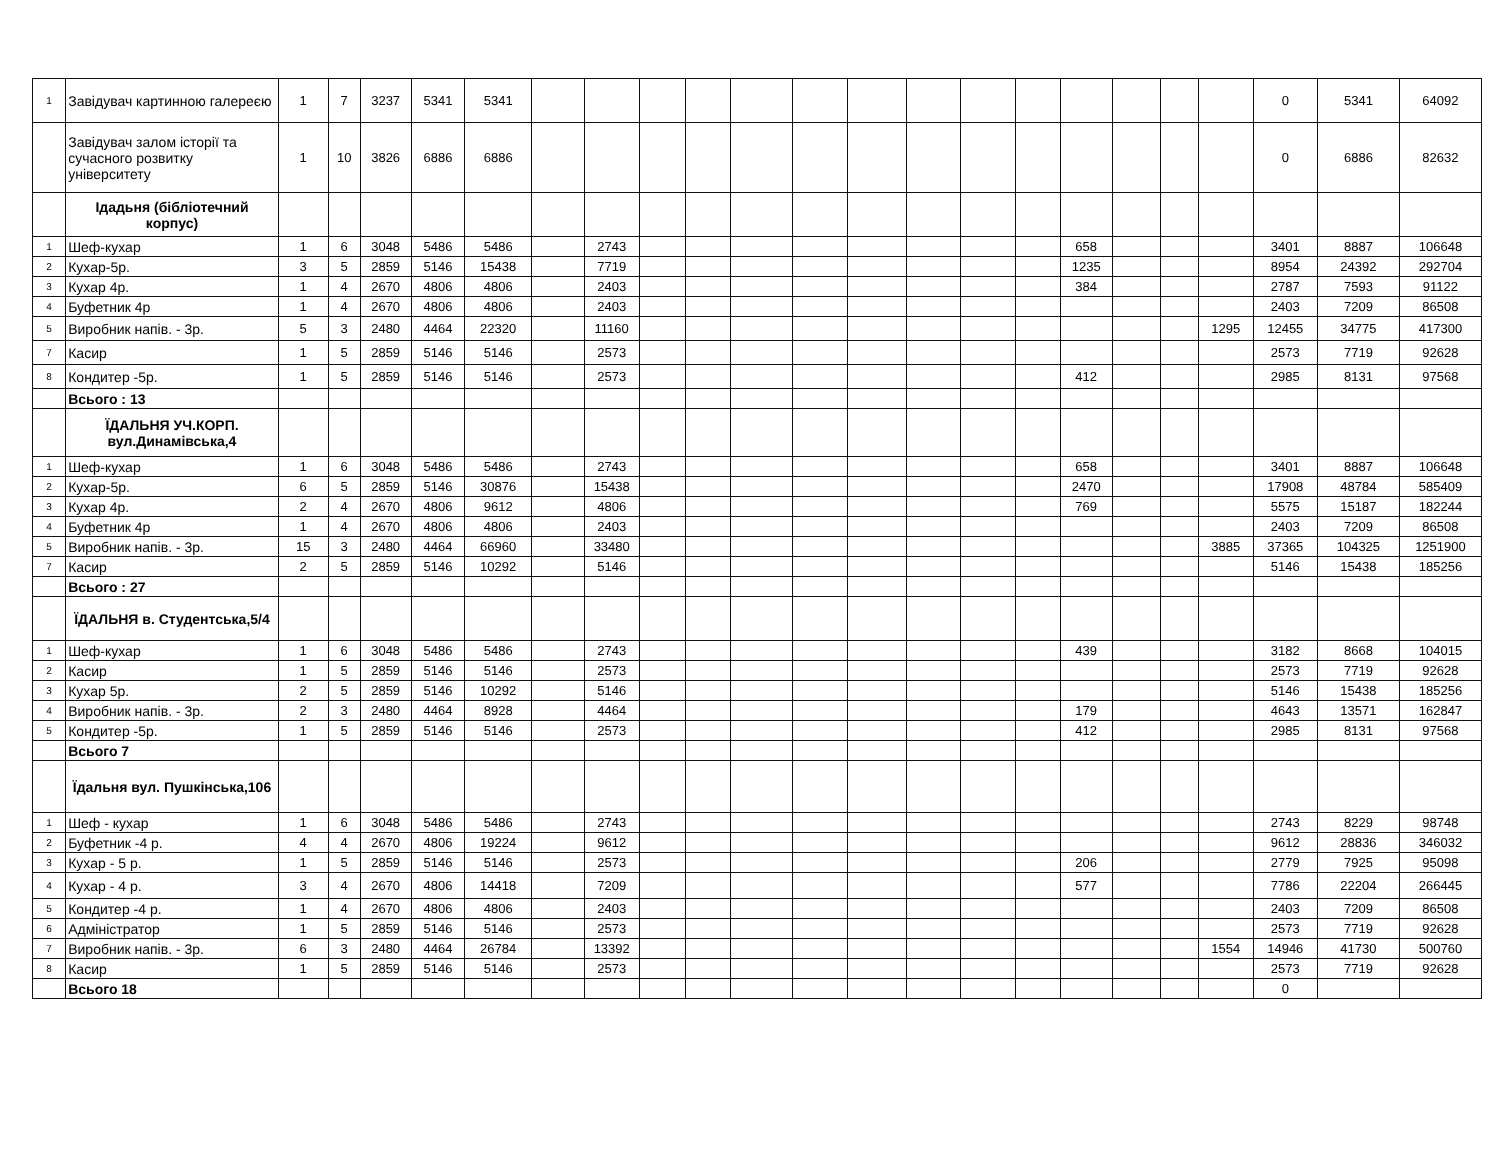| 1 | Завідувач картинною галереєю | 1 | 7 | 3237 | 5341 | 5341 | | | | | | | | | | | | | | | 0 | 5341 | 64092 |
| | Завідувач залом історії та сучасного розвитку університету | 1 | 10 | 3826 | 6886 | 6886 | | | | | | | | | | | | | | | 0 | 6886 | 82632 |
| | Ідадьня (бібліотечний корпус) | | | | | | | | | | | | | | | | | | | | | | |
| 1 | Шеф-кухар | 1 | 6 | 3048 | 5486 | 5486 | | 2743 | | | | | | | | | 658 | | | | 3401 | 8887 | 106648 |
| 2 | Кухар-5р. | 3 | 5 | 2859 | 5146 | 15438 | | 7719 | | | | | | | | | 1235 | | | | 8954 | 24392 | 292704 |
| 3 | Кухар 4р. | 1 | 4 | 2670 | 4806 | 4806 | | 2403 | | | | | | | | | 384 | | | | 2787 | 7593 | 91122 |
| 4 | Буфетник 4р | 1 | 4 | 2670 | 4806 | 4806 | | 2403 | | | | | | | | | | | | | 2403 | 7209 | 86508 |
| 5 | Виробник напів. - 3р. | 5 | 3 | 2480 | 4464 | 22320 | | 11160 | | | | | | | | | | | | 1295 | 12455 | 34775 | 417300 |
| 7 | Касир | 1 | 5 | 2859 | 5146 | 5146 | | 2573 | | | | | | | | | | | | | 2573 | 7719 | 92628 |
| 8 | Кондитер -5р. | 1 | 5 | 2859 | 5146 | 5146 | | 2573 | | | | | | | | | 412 | | | | 2985 | 8131 | 97568 |
| | Всього : 13 | | | | | | | | | | | | | | | | | | | | | | |
| | ЇДАЛЬНЯ УЧ.КОРП. вул.Динамівська,4 | | | | | | | | | | | | | | | | | | | | | | |
| 1 | Шеф-кухар | 1 | 6 | 3048 | 5486 | 5486 | | 2743 | | | | | | | | | 658 | | | | 3401 | 8887 | 106648 |
| 2 | Кухар-5р. | 6 | 5 | 2859 | 5146 | 30876 | | 15438 | | | | | | | | | 2470 | | | | 17908 | 48784 | 585409 |
| 3 | Кухар 4р. | 2 | 4 | 2670 | 4806 | 9612 | | 4806 | | | | | | | | | 769 | | | | 5575 | 15187 | 182244 |
| 4 | Буфетник 4р | 1 | 4 | 2670 | 4806 | 4806 | | 2403 | | | | | | | | | | | | | 2403 | 7209 | 86508 |
| 5 | Виробник напів. - 3р. | 15 | 3 | 2480 | 4464 | 66960 | | 33480 | | | | | | | | | | | | 3885 | 37365 | 104325 | 1251900 |
| 7 | Касир | 2 | 5 | 2859 | 5146 | 10292 | | 5146 | | | | | | | | | | | | | 5146 | 15438 | 185256 |
| | Всього : 27 | | | | | | | | | | | | | | | | | | | | | | |
| | ЇДАЛЬНЯ в. Студентська,5/4 | | | | | | | | | | | | | | | | | | | | | | |
| 1 | Шеф-кухар | 1 | 6 | 3048 | 5486 | 5486 | | 2743 | | | | | | | | | 439 | | | | 3182 | 8668 | 104015 |
| 2 | Касир | 1 | 5 | 2859 | 5146 | 5146 | | 2573 | | | | | | | | | | | | | 2573 | 7719 | 92628 |
| 3 | Кухар 5р. | 2 | 5 | 2859 | 5146 | 10292 | | 5146 | | | | | | | | | | | | | 5146 | 15438 | 185256 |
| 4 | Виробник напів. - 3р. | 2 | 3 | 2480 | 4464 | 8928 | | 4464 | | | | | | | | | 179 | | | | 4643 | 13571 | 162847 |
| 5 | Кондитер -5р. | 1 | 5 | 2859 | 5146 | 5146 | | 2573 | | | | | | | | | 412 | | | | 2985 | 8131 | 97568 |
| | Всього 7 | | | | | | | | | | | | | | | | | | | | | | |
| | Їдальня вул. Пушкінська,106 | | | | | | | | | | | | | | | | | | | | | | |
| 1 | Шеф - кухар | 1 | 6 | 3048 | 5486 | 5486 | | 2743 | | | | | | | | | | | | | 2743 | 8229 | 98748 |
| 2 | Буфетник -4 р. | 4 | 4 | 2670 | 4806 | 19224 | | 9612 | | | | | | | | | | | | | 9612 | 28836 | 346032 |
| 3 | Кухар - 5 р. | 1 | 5 | 2859 | 5146 | 5146 | | 2573 | | | | | | | | | 206 | | | | 2779 | 7925 | 95098 |
| 4 | Кухар - 4 р. | 3 | 4 | 2670 | 4806 | 14418 | | 7209 | | | | | | | | | 577 | | | | 7786 | 22204 | 266445 |
| 5 | Кондитер -4 р. | 1 | 4 | 2670 | 4806 | 4806 | | 2403 | | | | | | | | | | | | | 2403 | 7209 | 86508 |
| 6 | Адміністратор | 1 | 5 | 2859 | 5146 | 5146 | | 2573 | | | | | | | | | | | | | 2573 | 7719 | 92628 |
| 7 | Виробник напів. - 3р. | 6 | 3 | 2480 | 4464 | 26784 | | 13392 | | | | | | | | | | | | 1554 | 14946 | 41730 | 500760 |
| 8 | Касир | 1 | 5 | 2859 | 5146 | 5146 | | 2573 | | | | | | | | | | | | | 2573 | 7719 | 92628 |
| | Всього 18 | | | | | | | | | | | | | | | | | | | | 0 | | |